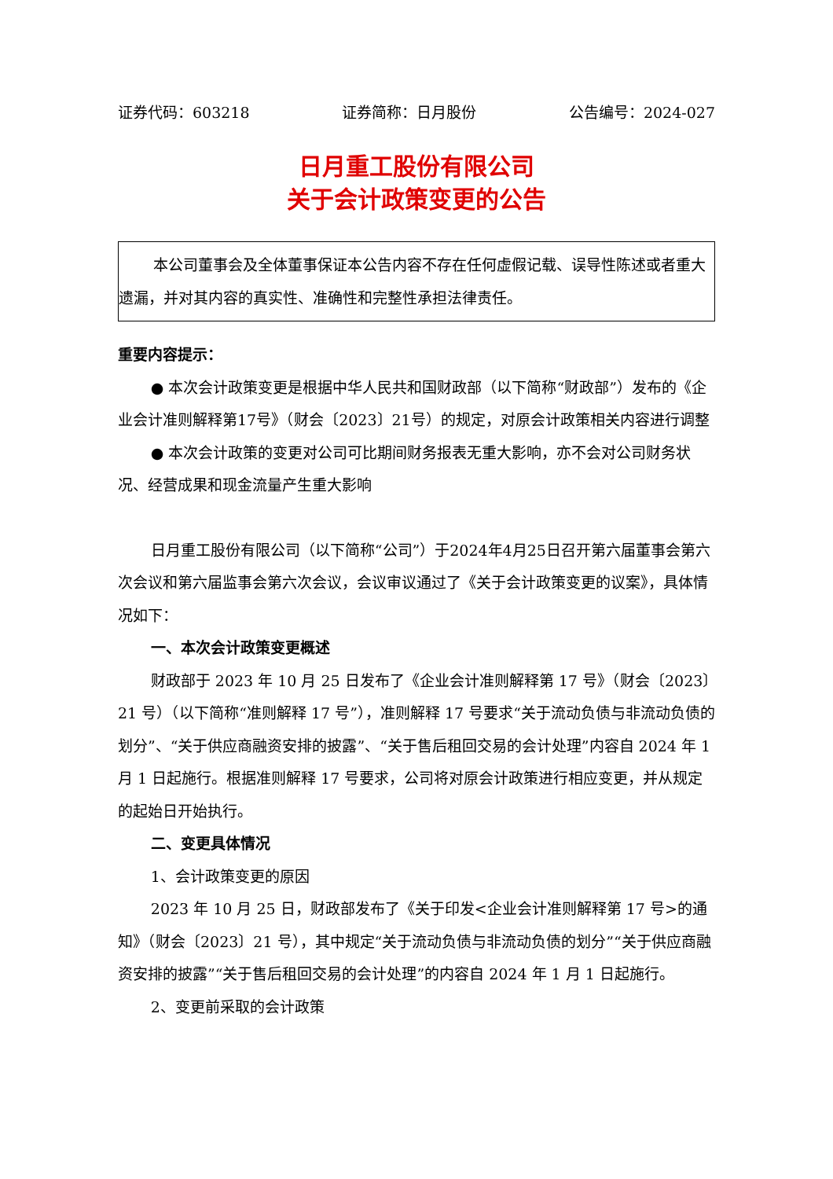证券代码：603218 证券简称：日月股份 公告编号：2024-027
日月重工股份有限公司
关于会计政策变更的公告
本公司董事会及全体董事保证本公告内容不存在任何虚假记载、误导性陈述或者重大遗漏，并对其内容的真实性、准确性和完整性承担法律责任。
重要内容提示：
● 本次会计政策变更是根据中华人民共和国财政部（以下简称“财政部”）发布的《企业会计准则解释第17号》（财会〔2023〕21号）的规定，对原会计政策相关内容进行调整
● 本次会计政策的变更对公司可比期间财务报表无重大影响，亦不会对公司财务状况、经营成果和现金流量产生重大影响
日月重工股份有限公司（以下简称“公司”）于2024年4月25日召开第六届董事会第六次会议和第六届监事会第六次会议，会议审议通过了《关于会计政策变更的议案》，具体情况如下：
一、本次会计政策变更概述
财政部于 2023 年 10 月 25 日发布了《企业会计准则解释第 17 号》（财会〔2023〕21 号）（以下简称“准则解释 17 号”），准则解释 17 号要求“关于流动负债与非流动负债的划分”、“关于供应商融资安排的披露”、“关于售后租回交易的会计处理”内容自 2024 年 1 月 1 日起施行。根据准则解释 17 号要求，公司将对原会计政策进行相应变更，并从规定的起始日开始执行。
二、变更具体情况
1、会计政策变更的原因
2023 年 10 月 25 日，财政部发布了《关于印发<企业会计准则解释第 17 号>的通知》（财会〔2023〕21 号），其中规定“关于流动负债与非流动负债的划分”“关于供应商融资安排的披露”“关于售后租回交易的会计处理”的内容自 2024 年 1 月 1 日起施行。
2、变更前采取的会计政策